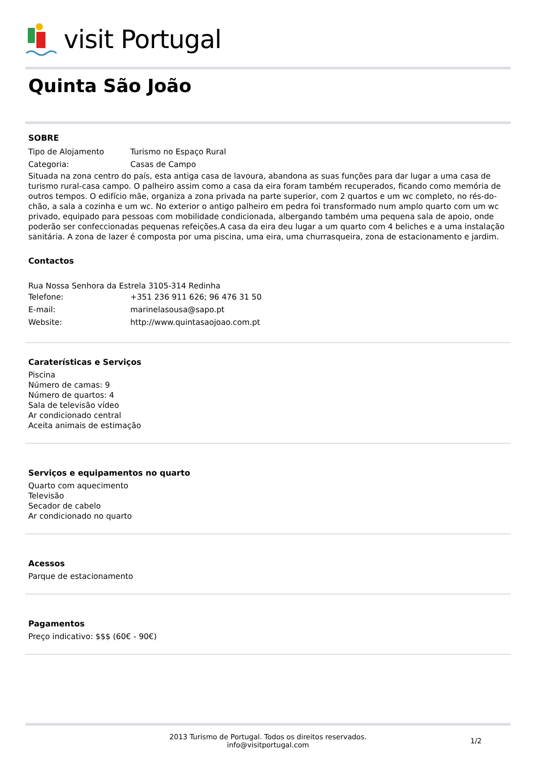visit Portugal
Quinta São João
SOBRE
Tipo de Alojamento Turismo no Espaço Rural
Categoria: Casas de Campo
Situada na zona centro do país, esta antiga casa de lavoura, abandona as suas funções para dar lugar a uma casa de turismo rural-casa campo. O palheiro assim como a casa da eira foram também recuperados, ficando como memória de outros tempos. O edifício mãe, organiza a zona privada na parte superior, com 2 quartos e um wc completo, no rés-do- chão, a sala a cozinha e um wc. No exterior o antigo palheiro em pedra foi transformado num amplo quarto com um wc privado, equipado para pessoas com mobilidade condicionada, albergando também uma pequena sala de apoio, onde poderão ser confeccionadas pequenas refeições.A casa da eira deu lugar a um quarto com 4 beliches e a uma instalação sanitária. A zona de lazer é composta por uma piscina, uma eira, uma churrasqueira, zona de estacionamento e jardim.
Contactos
Rua Nossa Senhora da Estrela 3105-314 Redinha
Telefone: +351 236 911 626; 96 476 31 50
E-mail: marinelasousa@sapo.pt
Website: http://www.quintasaojoao.com.pt
Caraterísticas e Serviços
Piscina
Número de camas: 9
Número de quartos: 4
Sala de televisão vídeo
Ar condicionado central
Aceita animais de estimação
Serviços e equipamentos no quarto
Quarto com aquecimento
Televisão
Secador de cabelo
Ar condicionado no quarto
Acessos
Parque de estacionamento
Pagamentos
Preço indicativo: $$$ (60€ - 90€)
2013 Turismo de Portugal. Todos os direitos reservados.
info@visitportugal.com
1/2